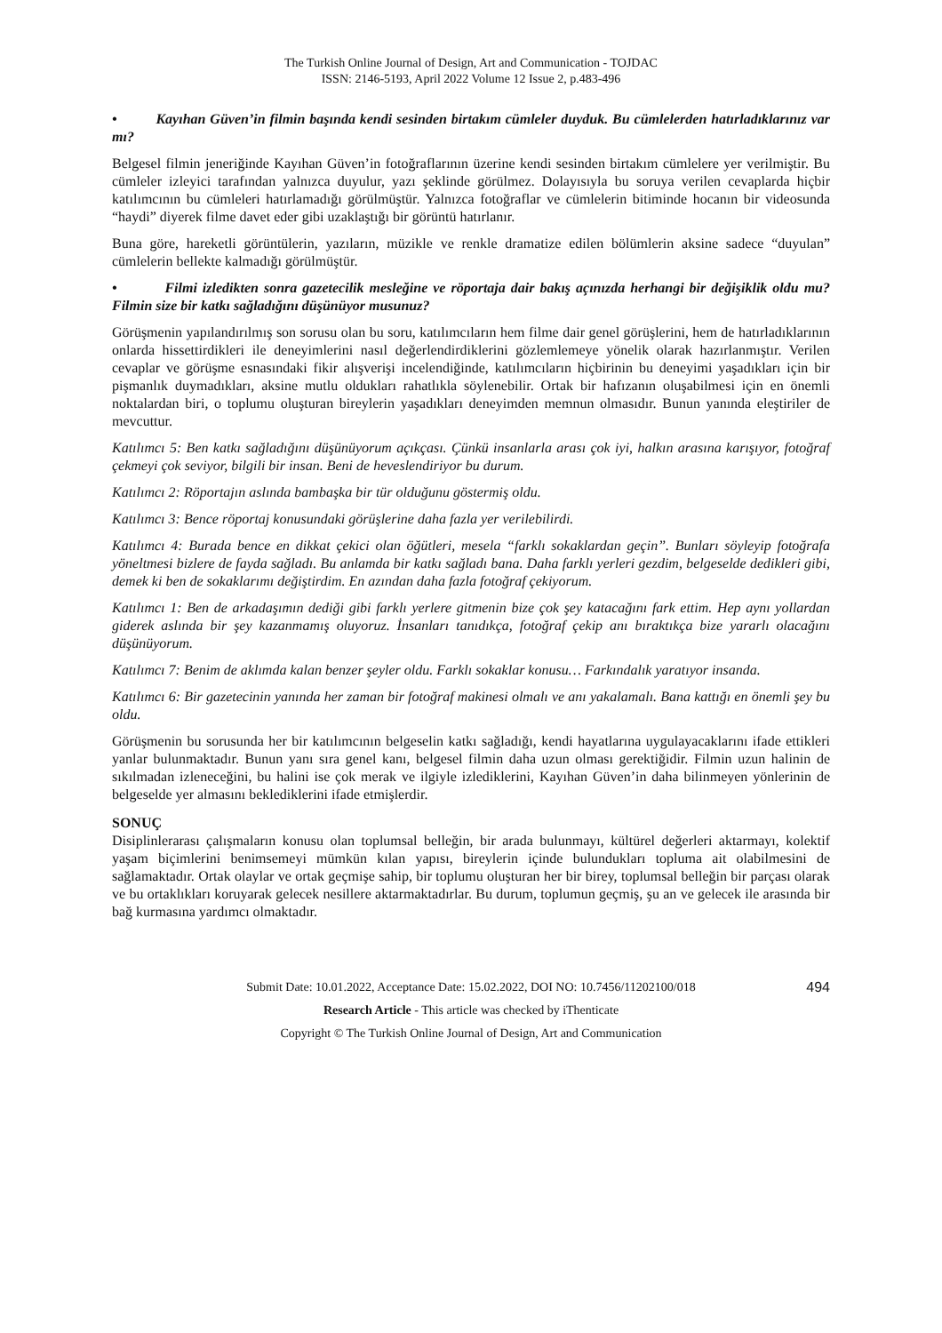The Turkish Online Journal of Design, Art and Communication - TOJDAC
ISSN: 2146-5193, April 2022 Volume 12 Issue 2, p.483-496
• Kayıhan Güven’in filmin başında kendi sesinden birtakım cümleler duyduk. Bu cümlelerden hatırladıklarınız var mı?
Belgesel filmin jeneriğinde Kayıhan Güven’in fotoğraflarının üzerine kendi sesinden birtakım cümlelere yer verilmiştir. Bu cümleler izleyici tarafından yalnızca duyulur, yazı şeklinde görülmez. Dolayısıyla bu soruya verilen cevaplarda hiçbir katılımcının bu cümleleri hatırlamadığı görülmüştür. Yalnızca fotoğraflar ve cümlelerin bitiminde hocanın bir videosunda “haydi” diyerek filme davet eder gibi uzaklaştığı bir görüntü hatırlanır.
Buna göre, hareketli görüntülerin, yazıların, müzikle ve renkle dramatize edilen bölümlerin aksine sadece “duyulan” cümlelerin bellekte kalmadığı görülmüştür.
• Filmi izledikten sonra gazetecilik mesleğine ve röportaja dair bakış açınızda herhangi bir değişiklik oldu mu? Filmin size bir katkı sağladığını düşünüyor musunuz?
Görüşmenin yapılandırılmış son sorusu olan bu soru, katılımcıların hem filme dair genel görüşlerini, hem de hatırladıklarının onlarda hissettirdikleri ile deneyimlerini nasıl değerlendirdiklerini gözlemlemeye yönelik olarak hazırlanmıştır. Verilen cevaplar ve görüşme esnasındaki fikir alışverişi incelendiğinde, katılımcıların hiçbirinin bu deneyimi yaşadıkları için bir pişmanlık duymadıkları, aksine mutlu oldukları rahatlıkla söylenebilir. Ortak bir hafızanın oluşabilmesi için en önemli noktalardan biri, o toplumu oluşturan bireylerin yaşadıkları deneyimden memnun olmasıdır. Bunun yanında eleştiriler de mevcuttur.
Katılımcı 5: Ben katkı sağladığını düşünüyorum açıkçası. Çünkü insanlarla arası çok iyi, halkın arasına karışıyor, fotoğraf çekmeyi çok seviyor, bilgili bir insan. Beni de heveslendiriyor bu durum.
Katılımcı 2: Röportajın aslında bambaşka bir tür olduğunu göstermiş oldu.
Katılımcı 3: Bence röportaj konusundaki görüşlerine daha fazla yer verilebilirdi.
Katılımcı 4: Burada bence en dikkat çekici olan öğütleri, mesela “farklı sokaklardan geçin”. Bunları söyleyip fotoğrafa yöneltmesi bizlere de fayda sağladı. Bu anlamda bir katkı sağladı bana. Daha farklı yerleri gezdim, belgeselde dedikleri gibi, demek ki ben de sokaklarımı değiştirdim. En azından daha fazla fotoğraf çekiyorum.
Katılımcı 1: Ben de arkadaşımın dediği gibi farklı yerlere gitmenin bize çok şey katacağını fark ettim. Hep aynı yollardan giderek aslında bir şey kazanmamış oluyoruz. İnsanları tanıdıkça, fotoğraf çekip anı bıraktıkça bize yararlı olacağını düşünüyorum.
Katılımcı 7: Benim de aklımda kalan benzer şeyler oldu. Farklı sokaklar konusu… Farkındalık yaratıyor insanda.
Katılımcı 6: Bir gazetecinin yanında her zaman bir fotoğraf makinesi olmalı ve anı yakalamalı. Bana kattığı en önemli şey bu oldu.
Görüşmenin bu sorusunda her bir katılımcının belgeselin katkı sağladığı, kendi hayatlarına uygulayacaklarını ifade ettikleri yanlar bulunmaktadır. Bunun yanı sıra genel kanı, belgesel filmin daha uzun olması gerektiğidir. Filmin uzun halinin de sıkılmadan izleneceğini, bu halini ise çok merak ve ilgiyle izlediklerini, Kayıhan Güven’in daha bilinmeyen yönlerinin de belgeselde yer almasını beklediklerini ifade etmişlerdir.
SONUÇ
Disiplinlerarası çalışmaların konusu olan toplumsal belleğin, bir arada bulunmayı, kültürel değerleri aktarmayı, kolektif yaşam biçimlerini benimsemeyi mümkün kılan yapısı, bireylerin içinde bulundukları topluma ait olabilmesini de sağlamaktadır. Ortak olaylar ve ortak geçmişe sahip, bir toplumu oluşturan her bir birey, toplumsal belleğin bir parçası olarak ve bu ortaklıkları koruyarak gelecek nesillere aktarmaktadırlar. Bu durum, toplumun geçmiş, şu an ve gelecek ile arasında bir bağ kurmasına yardımcı olmaktadır.
Submit Date: 10.01.2022, Acceptance Date: 15.02.2022, DOI NO: 10.7456/11202100/018 494
Research Article - This article was checked by iThenticate
Copyright © The Turkish Online Journal of Design, Art and Communication